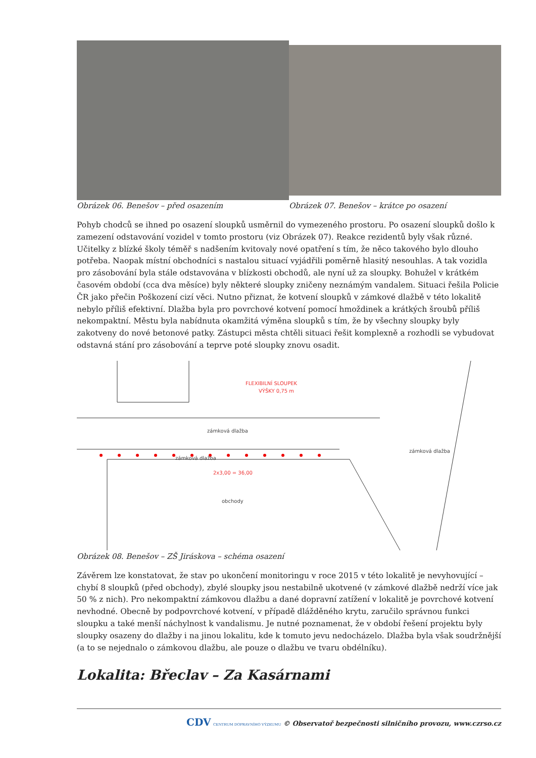Obrázek 06. Benešov – před osazením
Obrázek 07. Benešov – krátce po osazení
Pohyb chodců se ihned po osazení sloupků usměrnil do vymezeného prostoru. Po osazení sloupků došlo k zamezení odstavování vozidel v tomto prostoru (viz Obrázek 07). Reakce rezidentů byly však různé. Učitelky z blízké školy téměř s nadšením kvitovaly nové opatření s tím, že něco takového bylo dlouho potřeba. Naopak místní obchodníci s nastalou situací vyjádřili poměrně hlasitý nesouhlas. A tak vozidla pro zásobování byla stále odstavována v blízkosti obchodů, ale nyní už za sloupky. Bohužel v krátkém časovém období (cca dva měsíce) byly některé sloupky zničeny neznámým vandalem. Situaci řešila Policie ČR jako přečin Poškození cizí věci. Nutno přiznat, že kotvení sloupků v zámkové dlažbě v této lokalitě nebylo příliš efektivní. Dlažba byla pro povrchové kotvení pomocí hmoždinek a krátkých šroubů příliš nekompaktní. Městu byla nabídnuta okamžitá výměna sloupků s tím, že by všechny sloupky byly zakotveny do nové betonové patky. Zástupci města chtěli situaci řešit komplexně a rozhodli se vybudovat odstavná stání pro zásobování a teprve poté sloupky znovu osadit.
FLEXIBILNÍ SLOUPEK
VÝŠKY 0,75 m
zámková dlažba
zámková dlažba
obchody
zámková dlažba
2x3,00 = 36,00
Obrázek 08. Benešov – ZŠ Jiráskova – schéma osazení
Závěrem lze konstatovat, že stav po ukončení monitoringu v roce 2015 v této lokalitě je nevyhovující – chybí 8 sloupků (před obchody), zbylé sloupky jsou nestabilně ukotvené (v zámkové dlažbě nedrží více jak 50 % z nich). Pro nekompaktní zámkovou dlažbu a dané dopravní zatížení v lokalitě je povrchové kotvení nevhodné. Obecně by podpovrchové kotvení, v případě dlážděného krytu, zaručilo správnou funkci sloupku a také menší náchylnost k vandalismu. Je nutné poznamenat, že v období řešení projektu byly sloupky osazeny do dlažby i na jinou lokalitu, kde k tomuto jevu nedocházelo. Dlažba byla však soudržnější (a to se nejednalo o zámkovou dlažbu, ale pouze o dlažbu ve tvaru obdélníku).
Lokalita: Břeclav – Za Kasárnami
CDV CENTRUM DOPRAVNÍHO VÝZKUMU © Observatoř bezpečnosti silničního provozu, www.czrso.cz